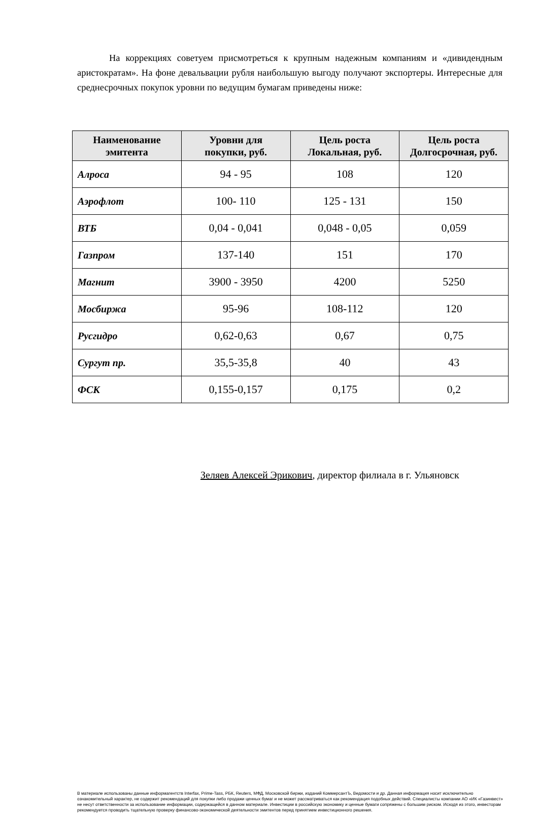На коррекциях советуем присмотреться к крупным надежным компаниям и «дивидендным аристократам». На фоне девальвации рубля наибольшую выгоду получают экспортеры. Интересные для среднесрочных покупок уровни по ведущим бумагам приведены ниже:
| Наименование эмитента | Уровни для покупки, руб. | Цель роста Локальная, руб. | Цель роста Долгосрочная, руб. |
| --- | --- | --- | --- |
| Алроса | 94 - 95 | 108 | 120 |
| Аэрофлот | 100- 110 | 125 - 131 | 150 |
| ВТБ | 0,04 - 0,041 | 0,048 - 0,05 | 0,059 |
| Газпром | 137-140 | 151 | 170 |
| Магнит | 3900 - 3950 | 4200 | 5250 |
| Мосбиржа | 95-96 | 108-112 | 120 |
| Русгидро | 0,62-0,63 | 0,67 | 0,75 |
| Сургут пр. | 35,5-35,8 | 40 | 43 |
| ФСК | 0,155-0,157 | 0,175 | 0,2 |
Зеляев Алексей Эрикович, директор филиала в г. Ульяновск
В материале использованы данные информагентств Interfax, Prime-Tass, РБК, Reuters, МФД, Московской биржи, изданий КоммерсантЪ, Ведомости и др. Данная информация носит исключительно ознакомительный характер, не содержит рекомендаций для покупки либо продажи ценных бумаг и не может рассматриваться как рекомендация подобных действий. Специалисты компании АО «ИК «Газинвест» не несут ответственности за использование информации, содержащейся в данном материале. Инвестиции в российскую экономику и ценные бумаги сопряжены с большим риском. Исходя из этого, инвесторам рекомендуется проводить тщательную проверку финансово-экономической деятельности эмитентов перед принятием инвестиционного решения.